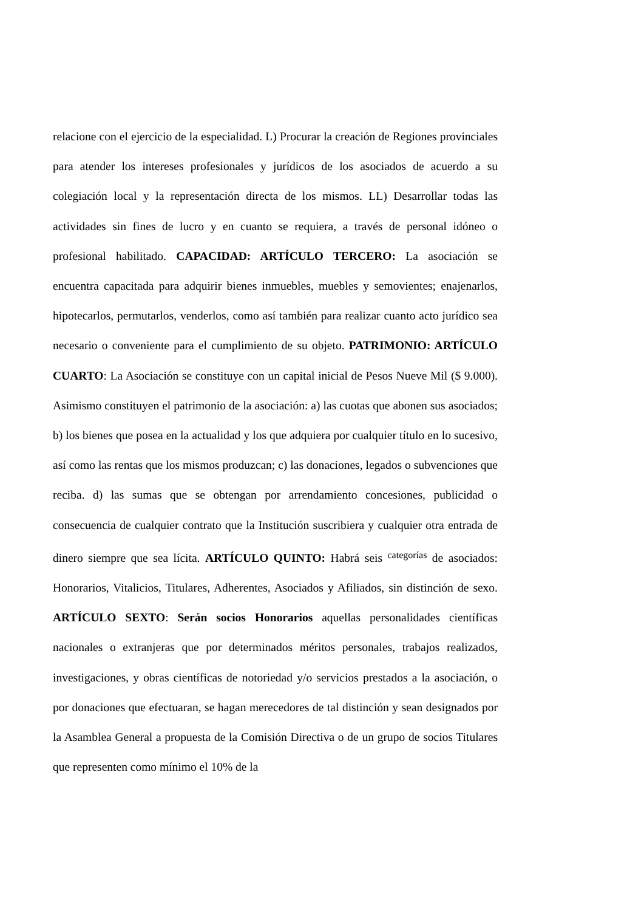relacione con el ejercicio de la especialidad. L) Procurar la creación de Regiones provinciales para atender los intereses profesionales y jurídicos de los asociados de acuerdo a su colegiación local y la representación directa de los mismos. LL) Desarrollar todas las actividades sin fines de lucro y en cuanto se requiera, a través de personal idóneo o profesional habilitado. CAPACIDAD: ARTÍCULO TERCERO: La asociación se encuentra capacitada para adquirir bienes inmuebles, muebles y semovientes; enajenarlos, hipotecarlos, permutarlos, venderlos, como así también para realizar cuanto acto jurídico sea necesario o conveniente para el cumplimiento de su objeto. PATRIMONIO: ARTÍCULO CUARTO: La Asociación se constituye con un capital inicial de Pesos Nueve Mil ($ 9.000). Asimismo constituyen el patrimonio de la asociación: a) las cuotas que abonen sus asociados; b) los bienes que posea en la actualidad y los que adquiera por cualquier título en lo sucesivo, así como las rentas que los mismos produzcan; c) las donaciones, legados o subvenciones que reciba. d) las sumas que se obtengan por arrendamiento concesiones, publicidad o consecuencia de cualquier contrato que la Institución suscribiera y cualquier otra entrada de dinero siempre que sea lícita. ARTÍCULO QUINTO: Habrá seis categorías de asociados: Honorarios, Vitalicios, Titulares, Adherentes, Asociados y Afiliados, sin distinción de sexo. ARTÍCULO SEXTO: Serán socios Honorarios aquellas personalidades científicas nacionales o extranjeras que por determinados méritos personales, trabajos realizados, investigaciones, y obras científicas de notoriedad y/o servicios prestados a la asociación, o por donaciones que efectuaran, se hagan merecedores de tal distinción y sean designados por la Asamblea General a propuesta de la Comisión Directiva o de un grupo de socios Titulares que representen como mínimo el 10% de la